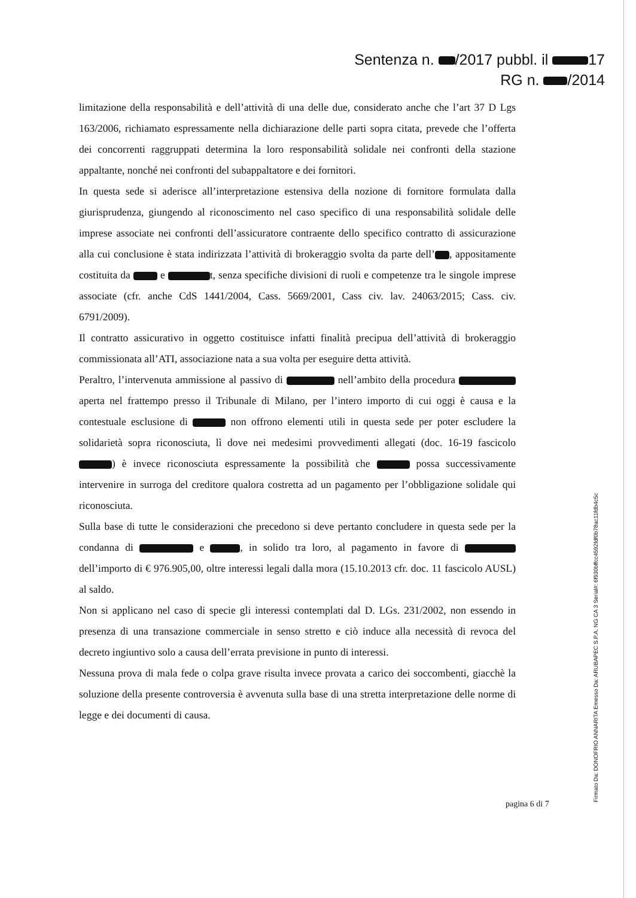Sentenza n. /2017 pubbl. il 17
RG n. /2014
limitazione della responsabilità e dell’attività di una delle due, considerato anche che l’art 37 D Lgs 163/2006, richiamato espressamente nella dichiarazione delle parti sopra citata, prevede che l’offerta dei concorrenti raggruppati determina la loro responsabilità solidale nei confronti della stazione appaltante, nonché nei confronti del subappaltatore e dei fornitori.
In questa sede si aderisce all’interpretazione estensiva della nozione di fornitore formulata dalla giurisprudenza, giungendo al riconoscimento nel caso specifico di una responsabilità solidale delle imprese associate nei confronti dell’assicuratore contraente dello specifico contratto di assicurazione alla cui conclusione è stata indirizzata l’attività di brokeraggio svolta da parte dell’ , appositamente costituita da e t, senza specifiche divisioni di ruoli e competenze tra le singole imprese associate (cfr. anche CdS 1441/2004, Cass. 5669/2001, Cass civ. lav. 24063/2015; Cass. civ. 6791/2009).
Il contratto assicurativo in oggetto costituisce infatti finalità precipua dell’attività di brokeraggio commissionata all’ATI, associazione nata a sua volta per eseguire detta attività.
Peraltro, l’intervenuta ammissione al passivo di nell’ambito della procedura aperta nel frattempo presso il Tribunale di Milano, per l’intero importo di cui oggi è causa e la contestuale esclusione di non offrono elementi utili in questa sede per poter escludere la solidarietà sopra riconosciuta, lì dove nei medesimi provvedimenti allegati (doc. 16-19 fascicolo ) è invece riconosciuta espressamente la possibilità che possa successivamente intervenire in surroga del creditore qualora costretta ad un pagamento per l’obbligazione solidale qui riconosciuta.
Sulla base di tutte le considerazioni che precedono si deve pertanto concludere in questa sede per la condanna di e , in solido tra loro, al pagamento in favore di dell’importo di € 976.905,00, oltre interessi legali dalla mora (15.10.2013 cfr. doc. 11 fascicolo AUSL) al saldo.
Non si applicano nel caso di specie gli interessi contemplati dal D. LGs. 231/2002, non essendo in presenza di una transazione commerciale in senso stretto e ciò induce alla necessità di revoca del decreto ingiuntivo solo a causa dell’errata previsione in punto di interessi.
Nessuna prova di mala fede o colpa grave risulta invece provata a carico dei soccombenti, giacchè la soluzione della presente controversia è avvenuta sulla base di una stretta interpretazione delle norme di legge e dei documenti di causa.
pagina 6 di 7
Firmato Da: DONOFRIO ANNARITA Emesso Da: ARUBAPEC S.P.A. NG CA 3 Serial#: 6f930bffcc4592fdf0b78ac11fdb4c5c